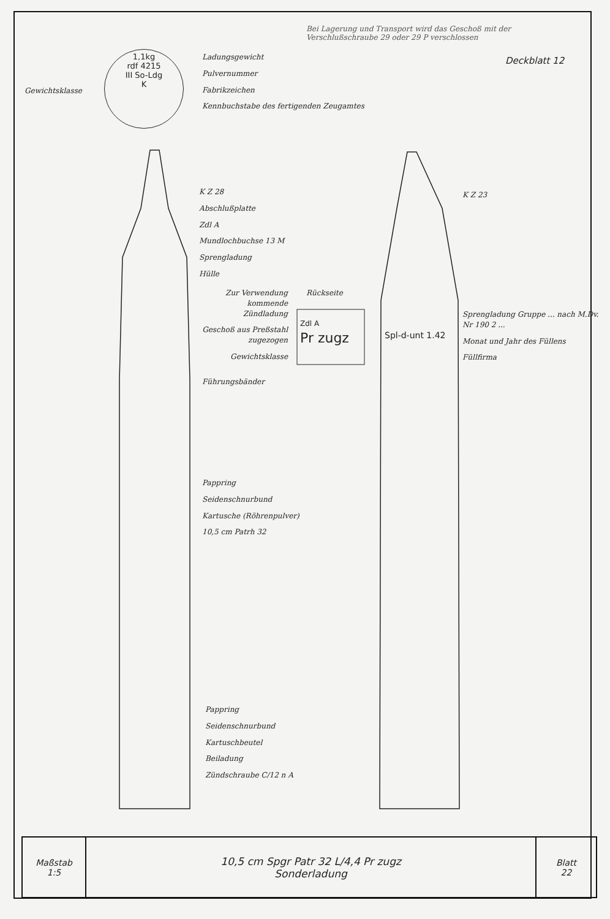Bei Lagerung und Transport wird das Geschoß mit der Verschlußschraube 29 oder 29 P verschlossen
Deckblatt 12
1,1kg
rdf 4215
III So-Ldg
K
Gewichtsklasse
Ladungsgewicht
Pulvernummer
Fabrikzeichen
Kennbuchstabe des fertigenden Zeugamtes
K Z 28
Abschlußplatte
Zdl A
Mundlochbuchse 13 M
Sprengladung
Hülle
Zur Verwendung kommende Zündladung
Geschoß aus Preß­stahl zugezogen
Gewichtsklasse
Rückseite
Zdl A
Pr zugz
Führungsbänder
Papp­ring
Seidenschnurbund
Kartusche (Röhrenpulver)
10,5 cm Patrh 32
Papp­ring
Seidenschnurbund
Kartuschbeutel
Beiladung
Zündschraube C/12 n A
K Z 23
Spl-d-unt 1.42
Sprengladung Gruppe ... nach M.Dv. Nr 190 2 ...
Monat und Jahr des Füllens
Füllfirma
| Maßstab 1:5 | 10,5 cm Spgr Patr 32 L/4,4 Pr zugz Sonderladung | Blatt 22 |